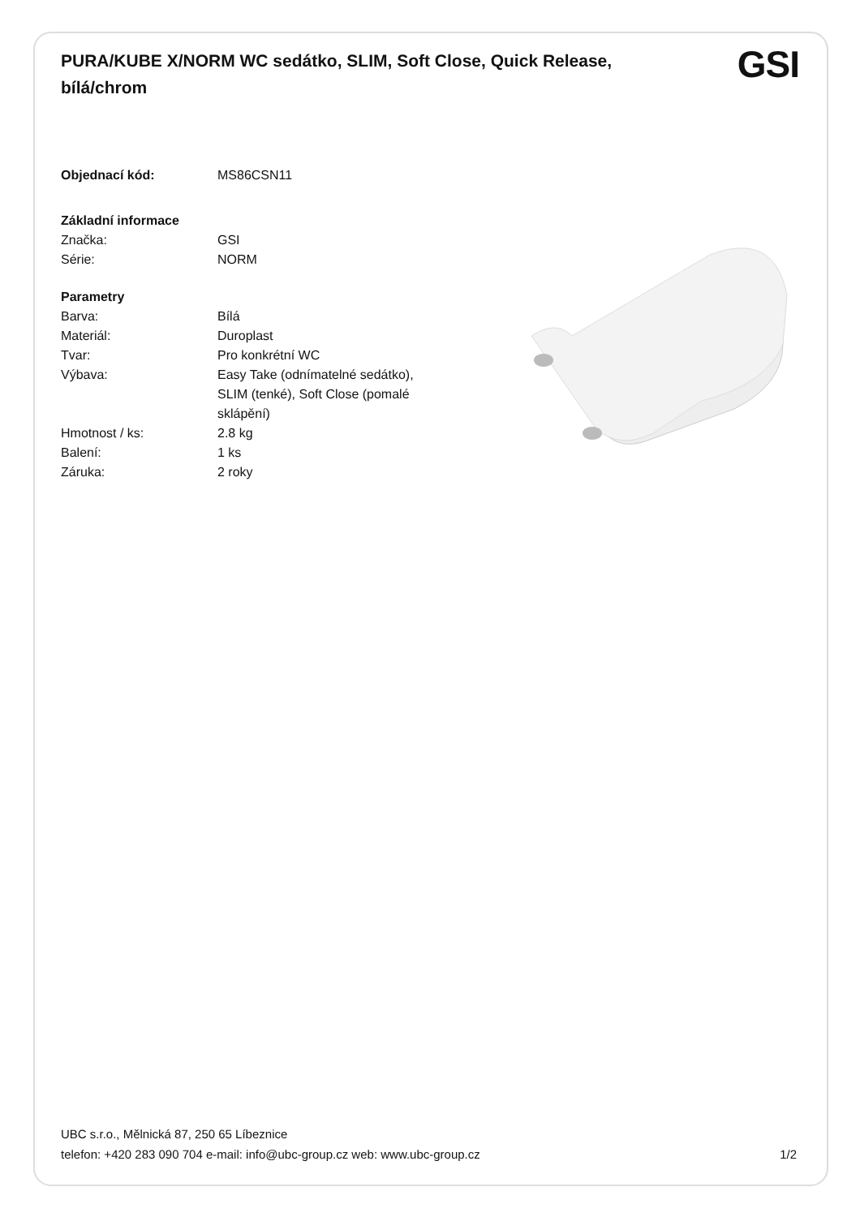PURA/KUBE X/NORM WC sedátko, SLIM, Soft Close, Quick Release, bílá/chrom
GSI
| Objednací kód: | MS86CSN11 |
| Základní informace | |
| Značka: | GSI |
| Série: | NORM |
| Parametry | |
| Barva: | Bílá |
| Materiál: | Duroplast |
| Tvar: | Pro konkrétní WC |
| Výbava: | Easy Take (odnímatelné sedátko), SLIM (tenké), Soft Close (pomalé sklápění) |
| Hmotnost / ks: | 2.8 kg |
| Balení: | 1 ks |
| Záruka: | 2 roky |
UBC s.r.o., Mělnická 87, 250 65 Líbeznice
telefon: +420 283 090 704 e-mail: info@ubc-group.cz web: www.ubc-group.cz 1/2